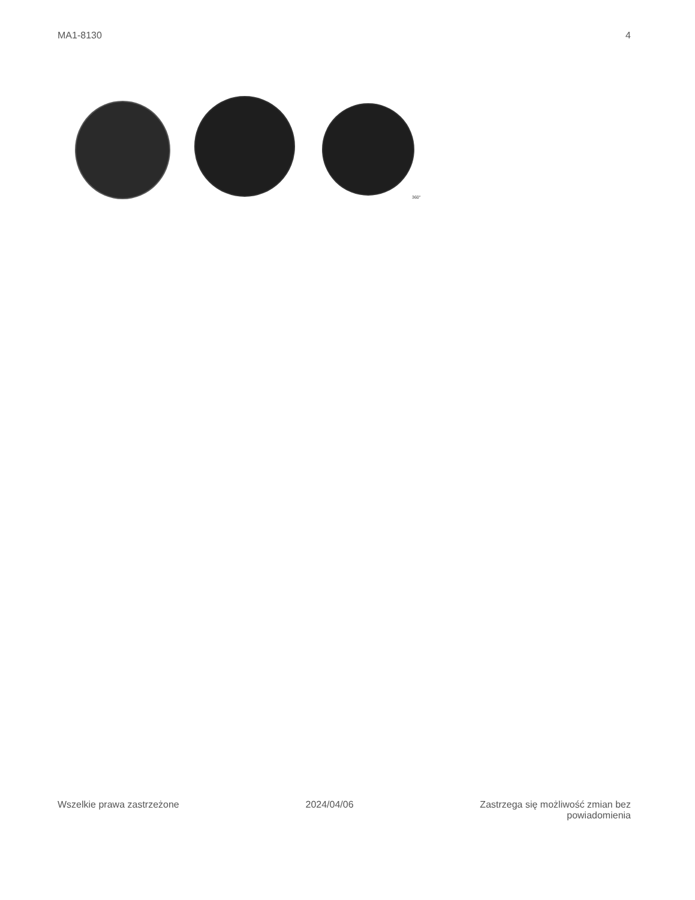MA1-8130 4
360°
Wszelkie prawa zastrzeżone 2024/04/06 Zastrzega się możliwość zmian bez
powiadomienia